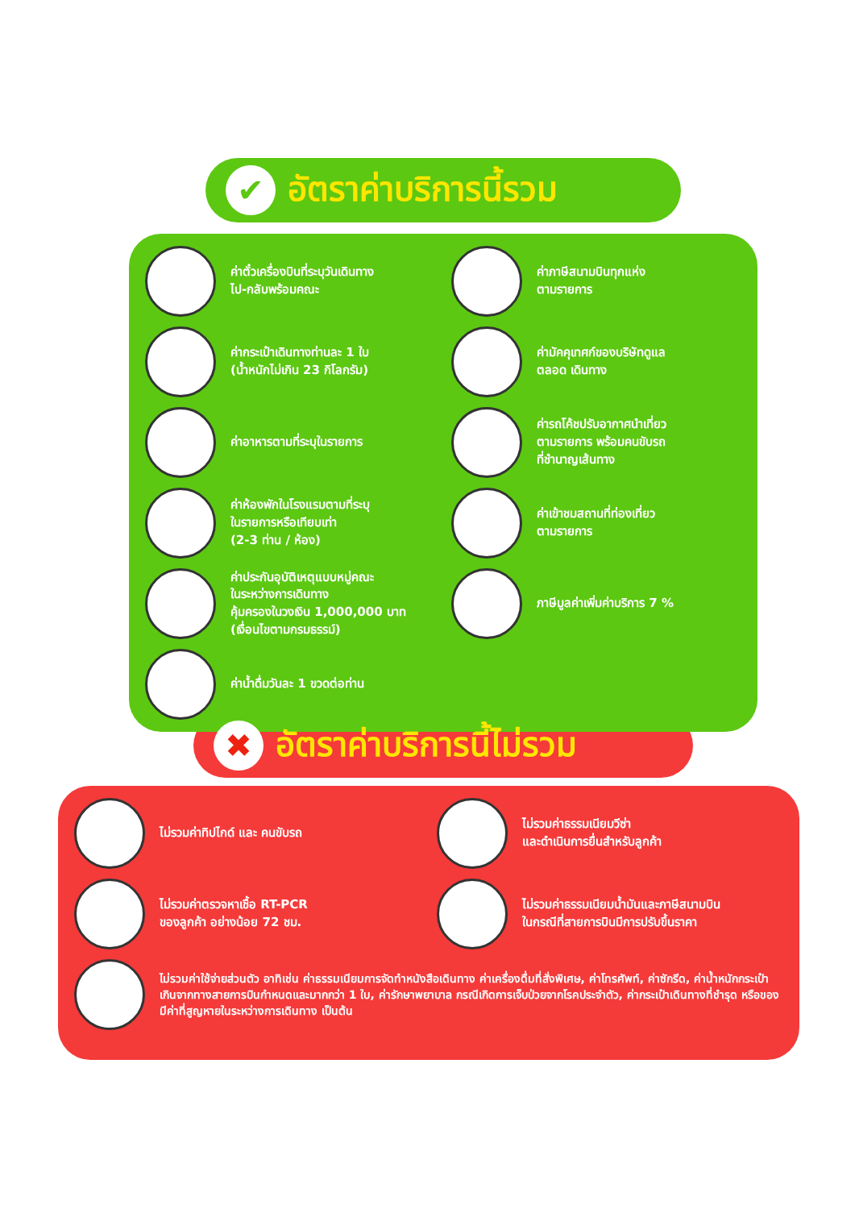✔
อัตราค่าบริการนี้รวม
ค่าตั๋วเครื่องบินที่ระบุวันเดินทาง
ไป-กลับพร้อมคณะ
ค่าภาษีสนามบินทุกแห่ง
ตามรายการ
ค่ากระเป๋าเดินทางท่านละ 1 ใบ
(น้ำหนักไม่เกิน 23 กิโลกรัม)
ค่ามัคคุเทศก์ของบริษัทดูแล
ตลอด เดินทาง
ค่าอาหารตามที่ระบุในรายการ
ค่ารถโค้ชปรับอากาศนำเที่ยว
ตามรายการ พร้อมคนขับรถ
ที่ชำนาญเส้นทาง
ค่าห้องพักในโรงแรมตามที่ระบุ
ในรายการหรือเทียบเท่า
(2-3 ท่าน / ห้อง)
ค่าเข้าชมสถานที่ท่องเที่ยว
ตามรายการ
ค่าประกันอุบัติเหตุแบบหมู่คณะ
ในระหว่างการเดินทาง
คุ้มครองในวงเงิน 1,000,000 บาท
(เงื่อนไขตามกรมธรรม์)
ภาษีมูลค่าเพิ่มค่าบริการ 7 %
ค่าน้ำดื่มวันละ 1 ขวดต่อท่าน
✖
อัตราค่าบริการนี้ไม่รวม
ไม่รวมค่าทิปไกด์ และ คนขับรถ
ไม่รวมค่าธรรมเนียมวีซ่า
และดำเนินการยื่นสำหรับลูกค้า
ไม่รวมค่าตรวจหาเชื้อ RT-PCR
ของลูกค้า อย่างน้อย 72 ชม.
ไม่รวมค่าธรรมเนียมน้ำมันและภาษีสนามบิน
ในกรณีที่สายการบินมีการปรับขึ้นราคา
ไม่รวมค่าใช้จ่ายส่วนตัว อาทิเช่น ค่าธรรมเนียมการจัดทำหนังสือเดินทาง ค่าเครื่องดื่มที่สั่งพิเศษ, ค่าโทรศัพท์, ค่าซักรีด, ค่าน้ำหนักกระเป๋าเกินจากทางสายการบินกำหนดและมากกว่า 1 ใบ, ค่ารักษาพยาบาล กรณีเกิดการเจ็บป่วยจากโรคประจำตัว, ค่ากระเป๋าเดินทางที่ชำรุด หรือของมีค่าที่สูญหายในระหว่างการเดินทาง เป็นต้น